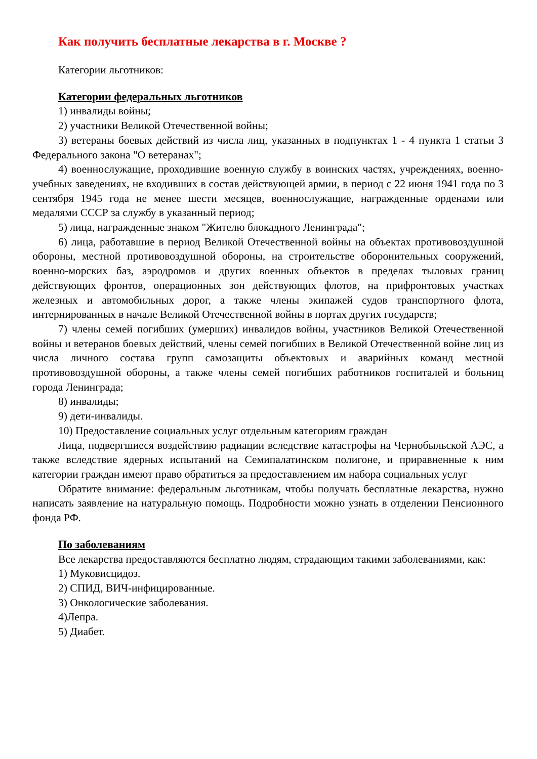Как получить бесплатные лекарства в г. Москве ?
Категории льготников:
Категории федеральных льготников
1) инвалиды войны;
2) участники Великой Отечественной войны;
3) ветераны боевых действий из числа лиц, указанных в подпунктах 1 - 4 пункта 1 статьи 3 Федерального закона "О ветеранах";
4) военнослужащие, проходившие военную службу в воинских частях, учреждениях, военно-учебных заведениях, не входивших в состав действующей армии, в период с 22 июня 1941 года по 3 сентября 1945 года не менее шести месяцев, военнослужащие, награжденные орденами или медалями СССР за службу в указанный период;
5) лица, награжденные знаком "Жителю блокадного Ленинграда";
6) лица, работавшие в период Великой Отечественной войны на объектах противовоздушной обороны, местной противовоздушной обороны, на строительстве оборонительных сооружений, военно-морских баз, аэродромов и других военных объектов в пределах тыловых границ действующих фронтов, операционных зон действующих флотов, на прифронтовых участках железных и автомобильных дорог, а также члены экипажей судов транспортного флота, интернированных в начале Великой Отечественной войны в портах других государств;
7) члены семей погибших (умерших) инвалидов войны, участников Великой Отечественной войны и ветеранов боевых действий, члены семей погибших в Великой Отечественной войне лиц из числа личного состава групп самозащиты объектовых и аварийных команд местной противовоздушной обороны, а также члены семей погибших работников госпиталей и больниц города Ленинграда;
8) инвалиды;
9) дети-инвалиды.
10) Предоставление социальных услуг отдельным категориям граждан
Лица, подвергшиеся воздействию радиации вследствие катастрофы на Чернобыльской АЭС, а также вследствие ядерных испытаний на Семипалатинском полигоне, и приравненные к ним категории граждан имеют право обратиться за предоставлением им набора социальных услуг
Обратите внимание: федеральным льготникам, чтобы получать бесплатные лекарства, нужно написать заявление на натуральную помощь. Подробности можно узнать в отделении Пенсионного фонда РФ.
По заболеваниям
Все лекарства предоставляются бесплатно людям, страдающим такими заболеваниями, как:
1) Муковисцидоз.
2) СПИД, ВИЧ-инфицированные.
3) Онкологические заболевания.
4)Лепра.
5) Диабет.